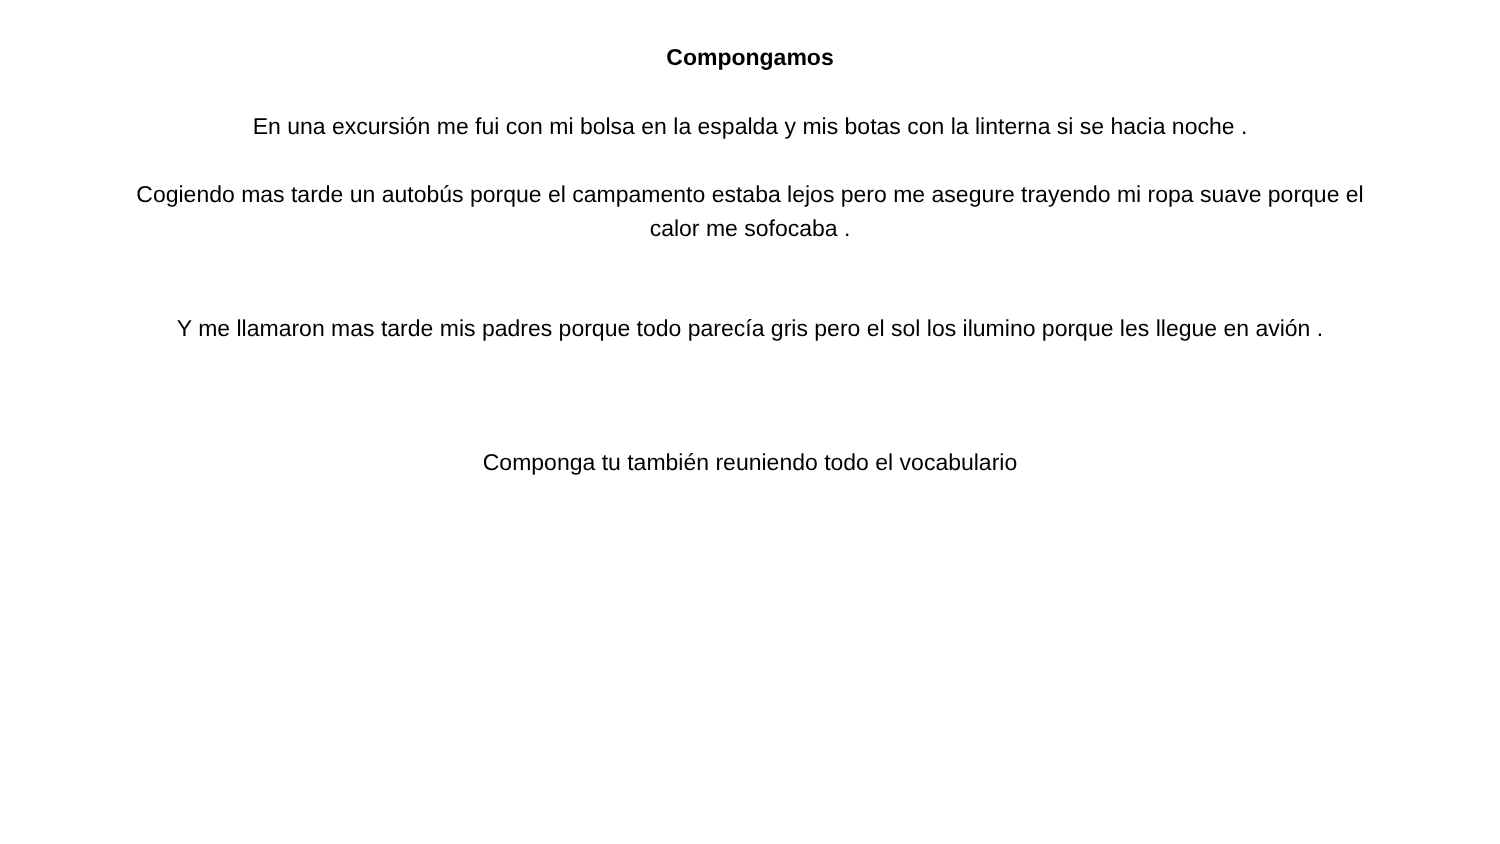Compongamos
En una excursión me fui con mi bolsa en la espalda y mis botas con la linterna si se hacia noche .
Cogiendo mas tarde un autobús porque el campamento estaba lejos pero me asegure trayendo mi ropa suave porque el calor me sofocaba .
Y me llamaron mas tarde mis padres porque todo parecía gris pero el sol los ilumino porque les llegue en avión .
Componga tu también reuniendo todo el vocabulario